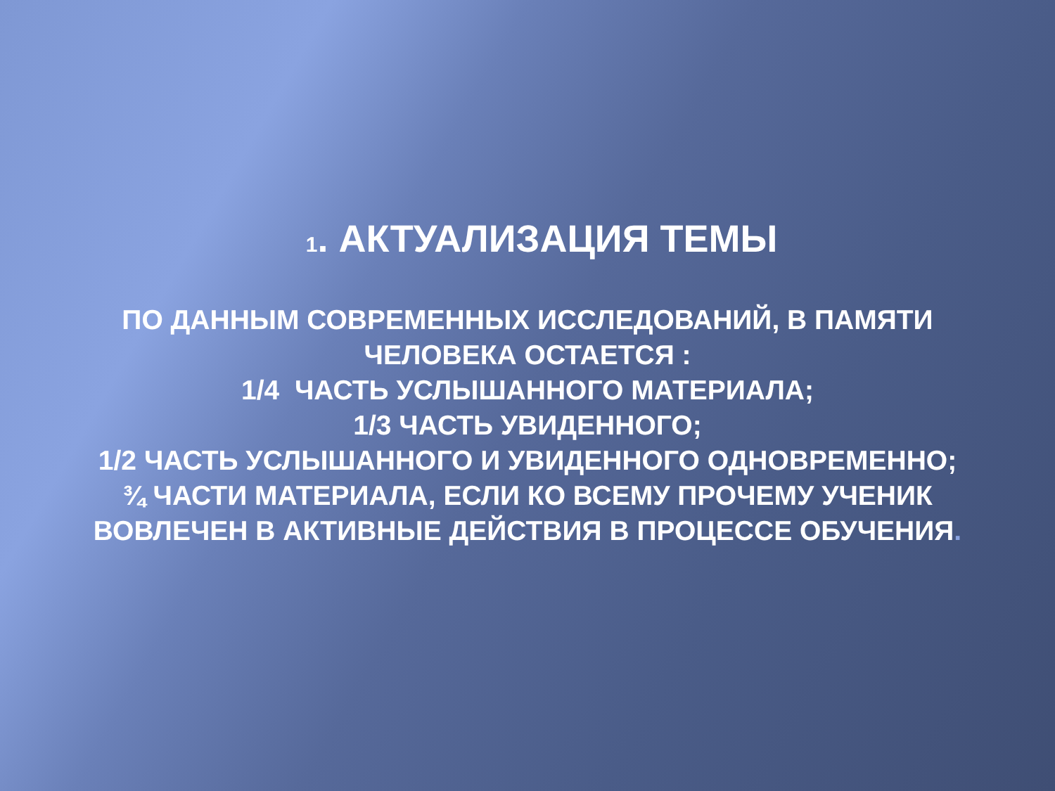1. АКТУАЛИЗАЦИЯ ТЕМЫ
ПО ДАННЫМ СОВРЕМЕННЫХ ИССЛЕДОВАНИЙ, В ПАМЯТИ
ЧЕЛОВЕКА ОСТАЕТСЯ :
1/4 ЧАСТЬ УСЛЫШАННОГО МАТЕРИАЛА;
1/3 ЧАСТЬ УВИДЕННОГО;
1/2 ЧАСТЬ УСЛЫШАННОГО И УВИДЕННОГО ОДНОВРЕМЕННО;
¾ ЧАСТИ МАТЕРИАЛА, ЕСЛИ КО ВСЕМУ ПРОЧЕМУ УЧЕНИК
ВОВЛЕЧЕН В АКТИВНЫЕ ДЕЙСТВИЯ В ПРОЦЕССЕ ОБУЧЕНИЯ.